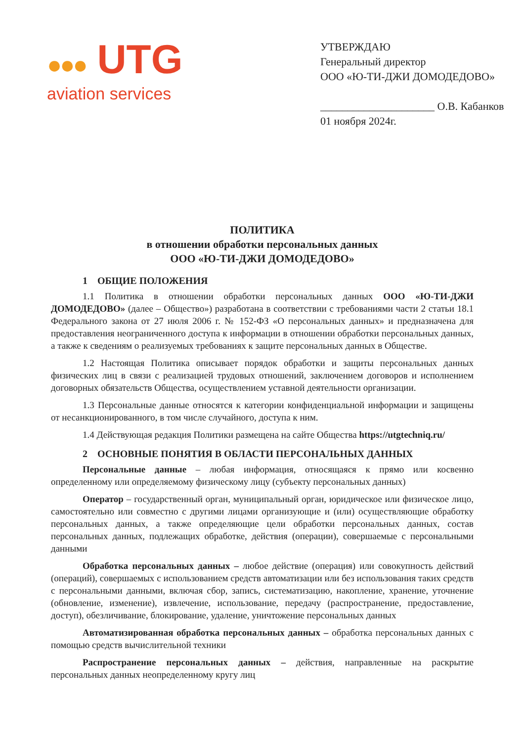●●● UTG
aviation services
УТВЕРЖДАЮ
Генеральный директор
ООО «Ю-ТИ-ДЖИ ДОМОДЕДОВО»
_____________________ О.В. Кабанков
01 ноября 2024г.
ПОЛИТИКА
в отношении обработки персональных данных
ООО «Ю-ТИ-ДЖИ ДОМОДЕДОВО»
1 ОБЩИЕ ПОЛОЖЕНИЯ
1.1 Политика в отношении обработки персональных данных ООО «Ю-ТИ-ДЖИ ДОМОДЕДОВО» (далее – Общество») разработана в соответствии с требованиями части 2 статьи 18.1 Федерального закона от 27 июля 2006 г. № 152-ФЗ «О персональных данных» и предназначена для предоставления неограниченного доступа к информации в отношении обработки персональных данных, а также к сведениям о реализуемых требованиях к защите персональных данных в Обществе.
1.2 Настоящая Политика описывает порядок обработки и защиты персональных данных физических лиц в связи с реализацией трудовых отношений, заключением договоров и исполнением договорных обязательств Общества, осуществлением уставной деятельности организации.
1.3 Персональные данные относятся к категории конфиденциальной информации и защищены от несанкционированного, в том числе случайного, доступа к ним.
1.4 Действующая редакция Политики размещена на сайте Общества https://utgtechniq.ru/
2 ОСНОВНЫЕ ПОНЯТИЯ В ОБЛАСТИ ПЕРСОНАЛЬНЫХ ДАННЫХ
Персональные данные – любая информация, относящаяся к прямо или косвенно определенному или определяемому физическому лицу (субъекту персональных данных)
Оператор – государственный орган, муниципальный орган, юридическое или физическое лицо, самостоятельно или совместно с другими лицами организующие и (или) осуществляющие обработку персональных данных, а также определяющие цели обработки персональных данных, состав персональных данных, подлежащих обработке, действия (операции), совершаемые с персональными данными
Обработка персональных данных – любое действие (операция) или совокупность действий (операций), совершаемых с использованием средств автоматизации или без использования таких средств с персональными данными, включая сбор, запись, систематизацию, накопление, хранение, уточнение (обновление, изменение), извлечение, использование, передачу (распространение, предоставление, доступ), обезличивание, блокирование, удаление, уничтожение персональных данных
Автоматизированная обработка персональных данных – обработка персональных данных с помощью средств вычислительной техники
Распространение персональных данных – действия, направленные на раскрытие персональных данных неопределенному кругу лиц